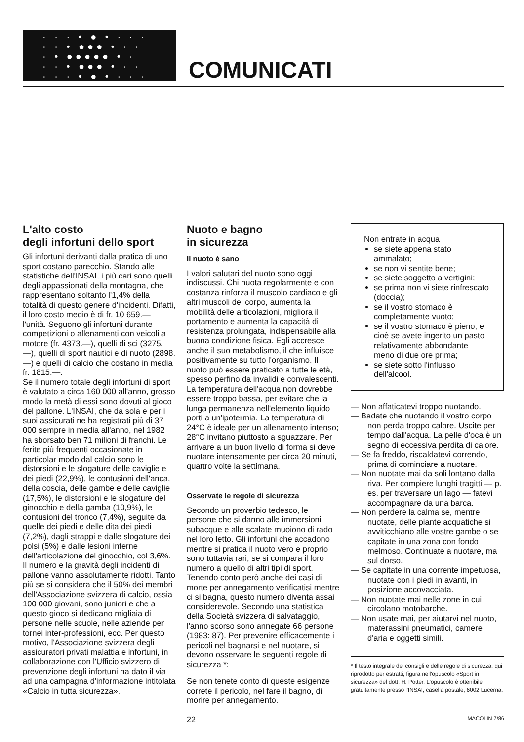· · · • ● • · · ·
· · • ●●● • · ·
· • ●●●●● • ·
· · • ●●● • · ·
· · · • ● • · · ·
COMUNICATI
L'alto costo
degli infortuni dello sport
Gli infortuni derivanti dalla pratica di uno sport costano parecchio. Stando alle statistiche dell'INSAI, i più cari sono quelli degli appassionati della montagna, che rappresentano soltanto l'1,4% della totalità di questo genere d'incidenti. Difatti, il loro costo medio è di fr. 10 659.— l'unità. Seguono gli infortuni durante competizioni o allenamenti con veicoli a motore (fr. 4373.—), quelli di sci (3275.—), quelli di sport nautici e di nuoto (2898.—) e quelli di calcio che costano in media fr. 1815.—.
Se il numero totale degli infortuni di sport è valutato a circa 160 000 all'anno, grosso modo la metà di essi sono dovuti al gioco del pallone. L'INSAI, che da sola e per i suoi assicurati ne ha registrati più di 37 000 sempre in media all'anno, nel 1982 ha sborsato ben 71 milioni di franchi. Le ferite più frequenti occasionate in particolar modo dal calcio sono le distorsioni e le slogature delle caviglie e dei piedi (22,9%), le contusioni dell'anca, della coscia, delle gambe e delle caviglie (17,5%), le distorsioni e le slogature del ginocchio e della gamba (10,9%), le contusioni del tronco (7,4%), seguite da quelle dei piedi e delle dita dei piedi (7,2%), dagli strappi e dalle slogature dei polsi (5%) e dalle lesioni interne dell'articolazione del ginocchio, col 3,6%.
Il numero e la gravità degli incidenti di pallone vanno assolutamente ridotti. Tanto più se si considera che il 50% dei membri dell'Associazione svizzera di calcio, ossia 100 000 giovani, sono juniori e che a questo gioco si dedicano migliaia di persone nelle scuole, nelle aziende per tornei inter-professioni, ecc. Per questo motivo, l'Associazione svizzera degli assicuratori privati malattia e infortuni, in collaborazione con l'Ufficio svizzero di prevenzione degli infortuni ha dato il via ad una campagna d'informazione intitolata «Calcio in tutta sicurezza».
Nuoto e bagno
in sicurezza
Il nuoto è sano
I valori salutari del nuoto sono oggi indiscussi. Chi nuota regolarmente e con costanza rinforza il muscolo cardiaco e gli altri muscoli del corpo, aumenta la mobilità delle articolazioni, migliora il portamento e aumenta la capacità di resistenza prolungata, indispensabile alla buona condizione fisica. Egli accresce anche il suo metabolismo, il che influisce positivamente su tutto l'organismo. Il nuoto può essere praticato a tutte le età, spesso perfino da invalidi e convalescenti.
La temperatura dell'acqua non dovrebbe essere troppo bassa, per evitare che la lunga permanenza nell'elemento liquido porti a un'ipotermia. La temperatura di 24°C è ideale per un allenamento intenso; 28°C invitano piuttosto a sguazzare. Per arrivare a un buon livello di forma si deve nuotare intensamente per circa 20 minuti, quattro volte la settimana.
Osservate le regole di sicurezza
Secondo un proverbio tedesco, le persone che si danno alle immersioni subacque e alle scalate muoiono di rado nel loro letto. Gli infortuni che accadono mentre si pratica il nuoto vero e proprio sono tuttavia rari, se si compara il loro numero a quello di altri tipi di sport. Tenendo conto però anche dei casi di morte per annegamento verificatisi mentre ci si bagna, questo numero diventa assai considerevole. Secondo una statistica della Società svizzera di salvataggio, l'anno scorso sono annegate 66 persone (1983: 87). Per prevenire efficacemente i pericoli nel bagnarsi e nel nuotare, si devono osservare le seguenti regole di sicurezza *:
Se non tenete conto di queste esigenze correte il pericolo, nel fare il bagno, di morire per annegamento.
Non entrate in acqua
se siete appena stato ammalato;
se non vi sentite bene;
se siete soggetto a vertigini;
se prima non vi siete rinfrescato (doccia);
se il vostro stomaco è completamente vuoto;
se il vostro stomaco è pieno, e cioè se avete ingerito un pasto relativamente abbondante meno di due ore prima;
se siete sotto l'influsso dell'alcool.
— Non affaticatevi troppo nuotando.
— Badate che nuotando il vostro corpo non perda troppo calore. Uscite per tempo dall'acqua. La pelle d'oca è un segno di eccessiva perdita di calore.
— Se fa freddo, riscaldatevi correndo, prima di cominciare a nuotare.
— Non nuotate mai da soli lontano dalla riva. Per compiere lunghi tragitti — p. es. per traversare un lago — fatevi accompagnare da una barca.
— Non perdere la calma se, mentre nuotate, delle piante acquatiche si avviticchiano alle vostre gambe o se capitate in una zona con fondo melmoso. Continuate a nuotare, ma sul dorso.
— Se capitate in una corrente impetuosa, nuotate con i piedi in avanti, in posizione accovacciata.
— Non nuotate mai nelle zone in cui circolano motobarche.
— Non usate mai, per aiutarvi nel nuoto, materassini pneumatici, camere d'aria e oggetti simili.
* Il testo integrale dei consigli e delle regole di sicurezza, qui riprodotto per estratti, figura nell'opuscolo «Sport in sicurezza» del dott. H. Potter. L'opuscolo è ottenibile gratuitamente presso l'INSAI, casella postale, 6002 Lucerna.
22 MACOLIN 7/86